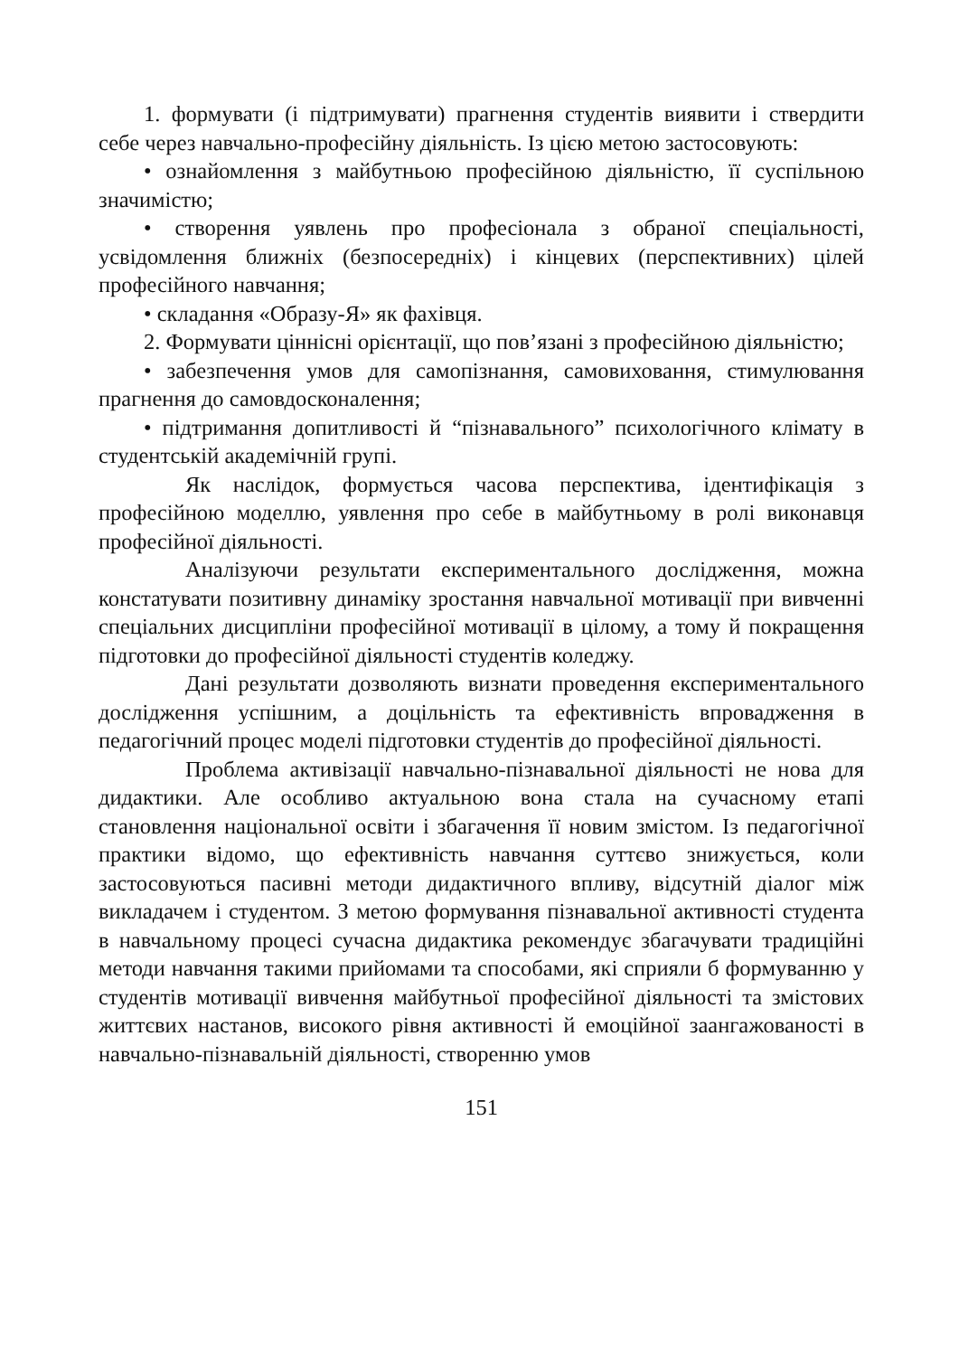1. формувати (і підтримувати) прагнення студентів виявити і ствердити себе через навчально-професійну діяльність. Із цією метою застосовують:
• ознайомлення з майбутньою професійною діяльністю, її суспільною значимістю;
• створення уявлень про професіонала з обраної спеціальності, усвідомлення ближніх (безпосередніх) і кінцевих (перспективних) цілей професійного навчання;
• складання «Образу-Я» як фахівця.
2. Формувати ціннісні орієнтації, що пов’язані з професійною діяльністю;
• забезпечення умов для самопізнання, самовиховання, стимулювання прагнення до самовдосконалення;
• підтримання допитливості й “пізнавального” психологічного клімату в студентській академічній групі.
Як наслідок, формується часова перспектива, ідентифікація з професійною моделлю, уявлення про себе в майбутньому в ролі виконавця професійної діяльності.
Аналізуючи результати експериментального дослідження, можна констатувати позитивну динаміку зростання навчальної мотивації при вивченні спеціальних дисципліни професійної мотивації в цілому, а тому й покращення підготовки до професійної діяльності студентів коледжу.
Дані результати дозволяють визнати проведення експериментального дослідження успішним, а доцільність та ефективність впровадження в педагогічний процес моделі підготовки студентів до професійної діяльності.
Проблема активізації навчально-пізнавальної діяльності не нова для дидактики. Але особливо актуальною вона стала на сучасному етапі становлення національної освіти і збагачення її новим змістом. Із педагогічної практики відомо, що ефективність навчання суттєво знижується, коли застосовуються пасивні методи дидактичного впливу, відсутній діалог між викладачем і студентом. З метою формування пізнавальної активності студента в навчальному процесі сучасна дидактика рекомендує збагачувати традиційні методи навчання такими прийомами та способами, які сприяли б формуванню у студентів мотивації вивчення майбутньої професійної діяльності та змістових життєвих настанов, високого рівня активності й емоційної заангажованості в навчально-пізнавальній діяльності, створенню умов
151